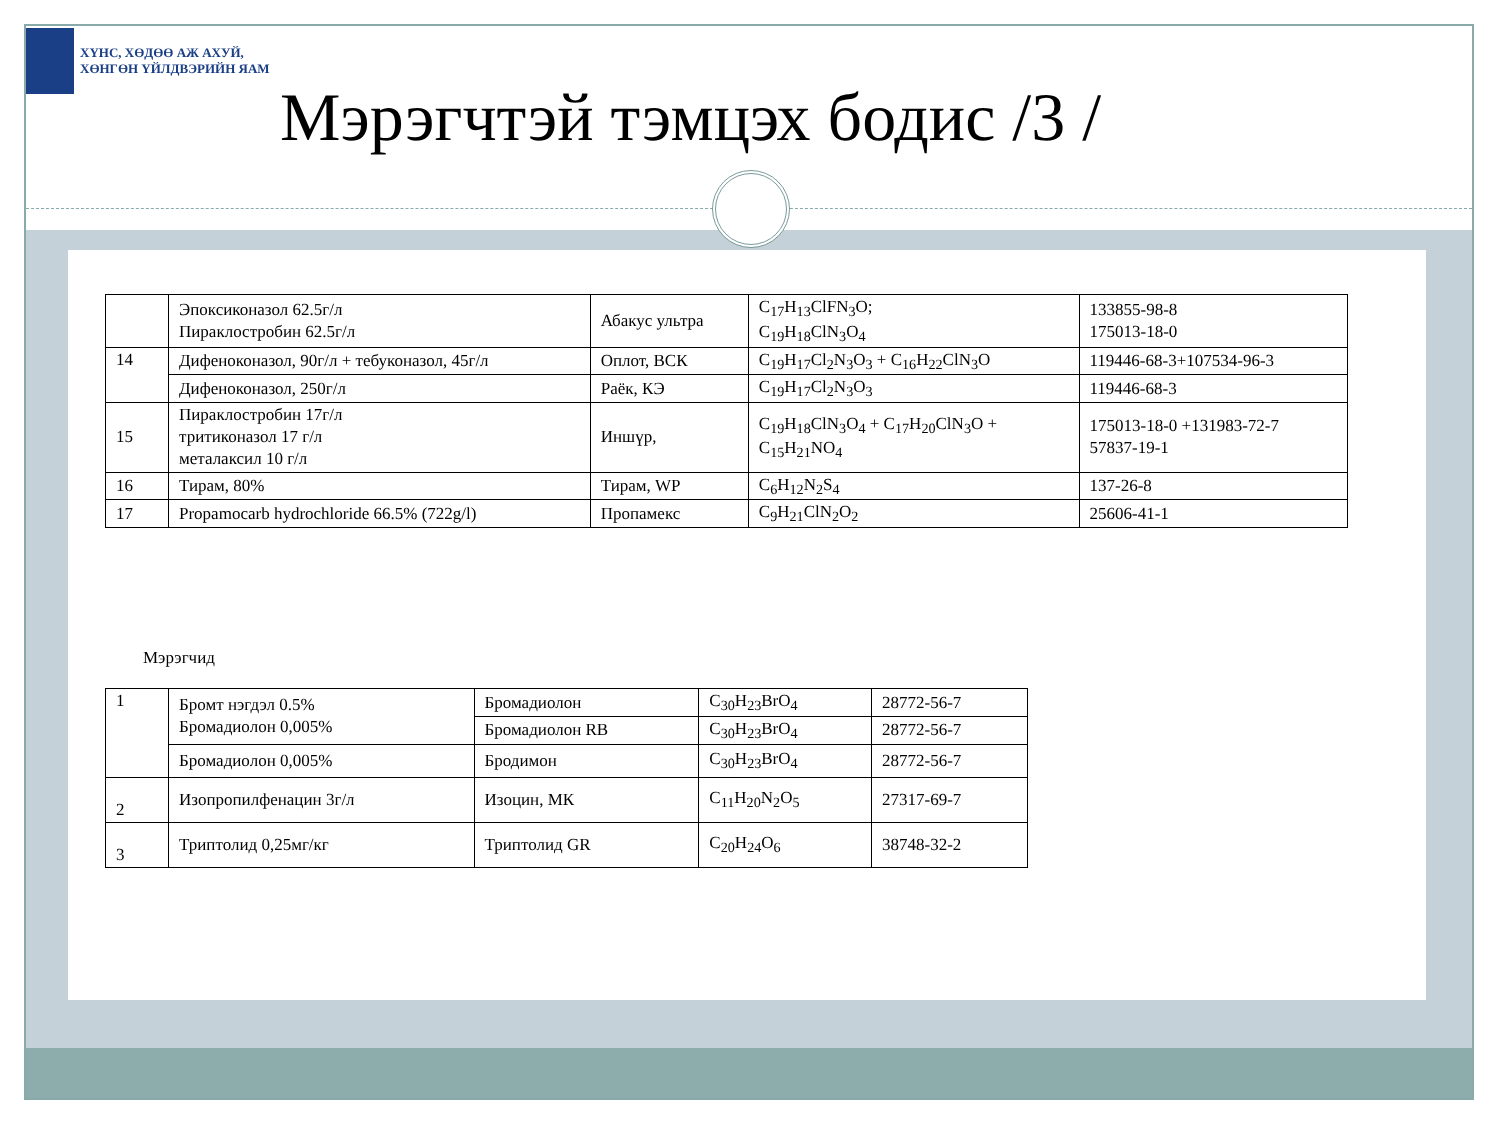ХҮНС, ХӨДӨӨ АЖ АХУЙ,
ХӨНГӨН ҮЙЛДВЭРИЙН ЯАМ
Мэрэгчтэй тэмцэх бодис /3 /
| | Эпоксиконазол 62.5г/л Пираклостробин 62.5г/л | Абакус ультра | C<sub>17</sub>H<sub>13</sub>ClFN<sub>3</sub>O; C<sub>19</sub>H<sub>18</sub>ClN<sub>3</sub>O<sub>4</sub> | 133855-98-8 175013-18-0 |
| 14 | Дифеноконазол, 90г/л + тебуконазол, 45г/л | Оплот, ВСК | C<sub>19</sub>H<sub>17</sub>Cl<sub>2</sub>N<sub>3</sub>O<sub>3</sub> + C<sub>16</sub>H<sub>22</sub>ClN<sub>3</sub>O | 119446-68-3+107534-96-3 |
| | Дифеноконазол, 250г/л | Раёк, КЭ | C<sub>19</sub>H<sub>17</sub>Cl<sub>2</sub>N<sub>3</sub>O<sub>3</sub> | 119446-68-3 |
| 15 | Пираклостробин 17г/л тритиконазол 17 г/л металаксил 10 г/л | Иншүр, | C<sub>19</sub>H<sub>18</sub>ClN<sub>3</sub>O<sub>4</sub> + C<sub>17</sub>H<sub>20</sub>ClN<sub>3</sub>O + C<sub>15</sub>H<sub>21</sub>NO<sub>4</sub> | 175013-18-0 +131983-72-7 57837-19-1 |
| 16 | Тирам, 80% | Тирам, WP | C<sub>6</sub>H<sub>12</sub>N<sub>2</sub>S<sub>4</sub> | 137-26-8 |
| 17 | Propamocarb hydrochloride 66.5% (722g/l) | Пропамекс | C<sub>9</sub>H<sub>21</sub>ClN<sub>2</sub>O<sub>2</sub> | 25606-41-1 |
Мэрэгчид
| 1 | Бромт нэгдэл 0.5% Бромадиолон 0,005% | Бромадиолон | C<sub>30</sub>H<sub>23</sub>BrO<sub>4</sub> | 28772-56-7 |
| | | Бромадиолон RB | C<sub>30</sub>H<sub>23</sub>BrO<sub>4</sub> | 28772-56-7 |
| | Бромадиолон 0,005% | Бродимон | C<sub>30</sub>H<sub>23</sub>BrO<sub>4</sub> | 28772-56-7 |
| 2 | Изопропилфенацин 3г/л | Изоцин, МК | C<sub>11</sub>H<sub>20</sub>N<sub>2</sub>O<sub>5</sub> | 27317-69-7 |
| 3 | Триптолид 0,25мг/кг | Триптолид GR | C<sub>20</sub>H<sub>24</sub>O<sub>6</sub> | 38748-32-2 |